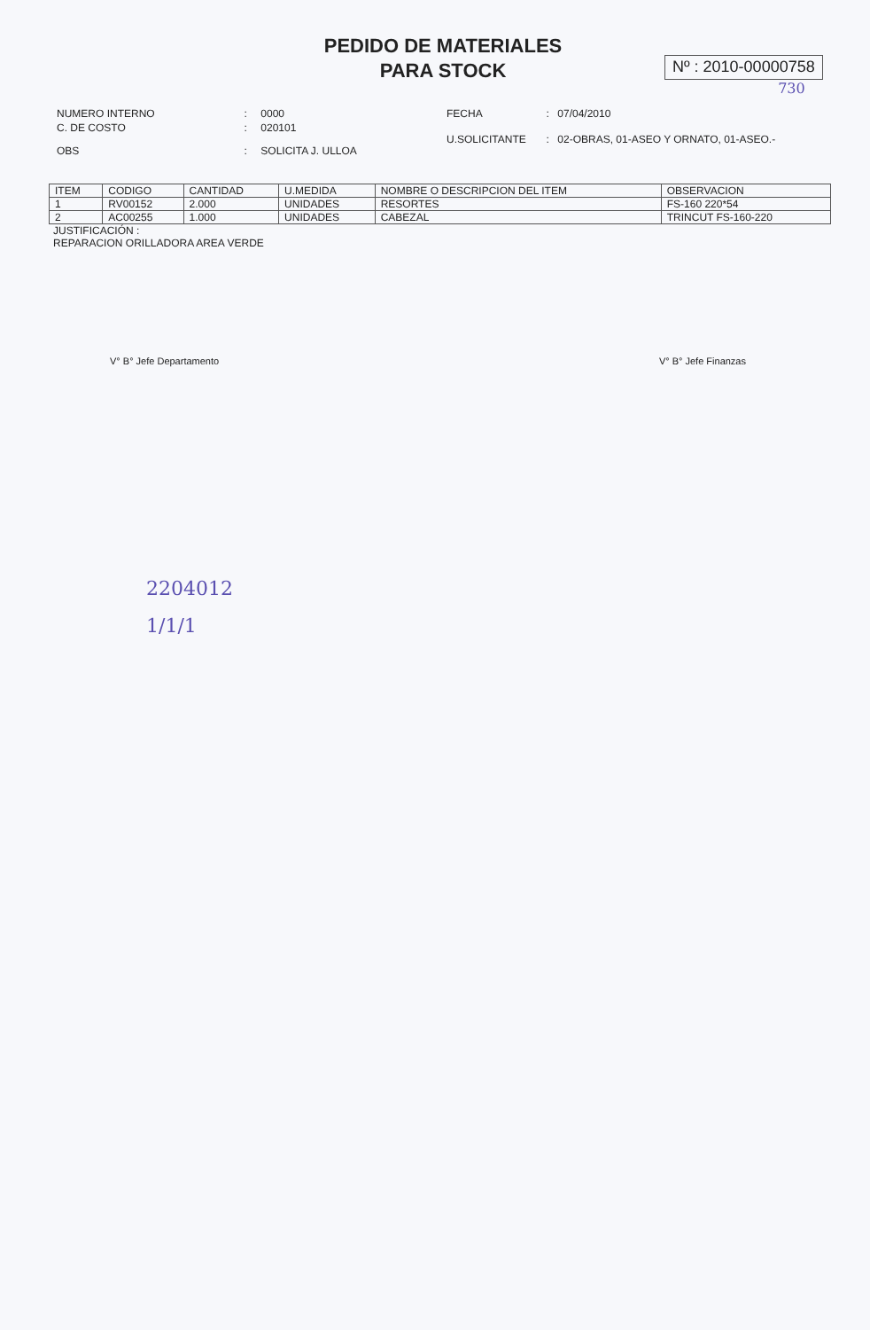PEDIDO DE MATERIALES
PARA STOCK
Nº : 2010-00000758
730
| NUMERO INTERNO | : | 0000 |
| C. DE COSTO | : | 020101 |
| OBS | : | SOLICITA J. ULLOA |
| FECHA | : | 07/04/2010 |
| U.SOLICITANTE | : | 02-OBRAS, 01-ASEO Y ORNATO, 01-ASEO.- |
| ITEM | CODIGO | CANTIDAD | U.MEDIDA | NOMBRE O DESCRIPCION DEL ITEM | OBSERVACION |
| --- | --- | --- | --- | --- | --- |
| 1 | RV00152 | 2.000 | UNIDADES | RESORTES | FS-160 220*54 |
| 2 | AC00255 | 1.000 | UNIDADES | CABEZAL | TRINCUT FS-160-220 |
JUSTIFICACIÓN :
REPARACION ORILLADORA AREA VERDE
V° B° Jefe Departamento V° B° Jefe Finanzas
2204012
1/1/1